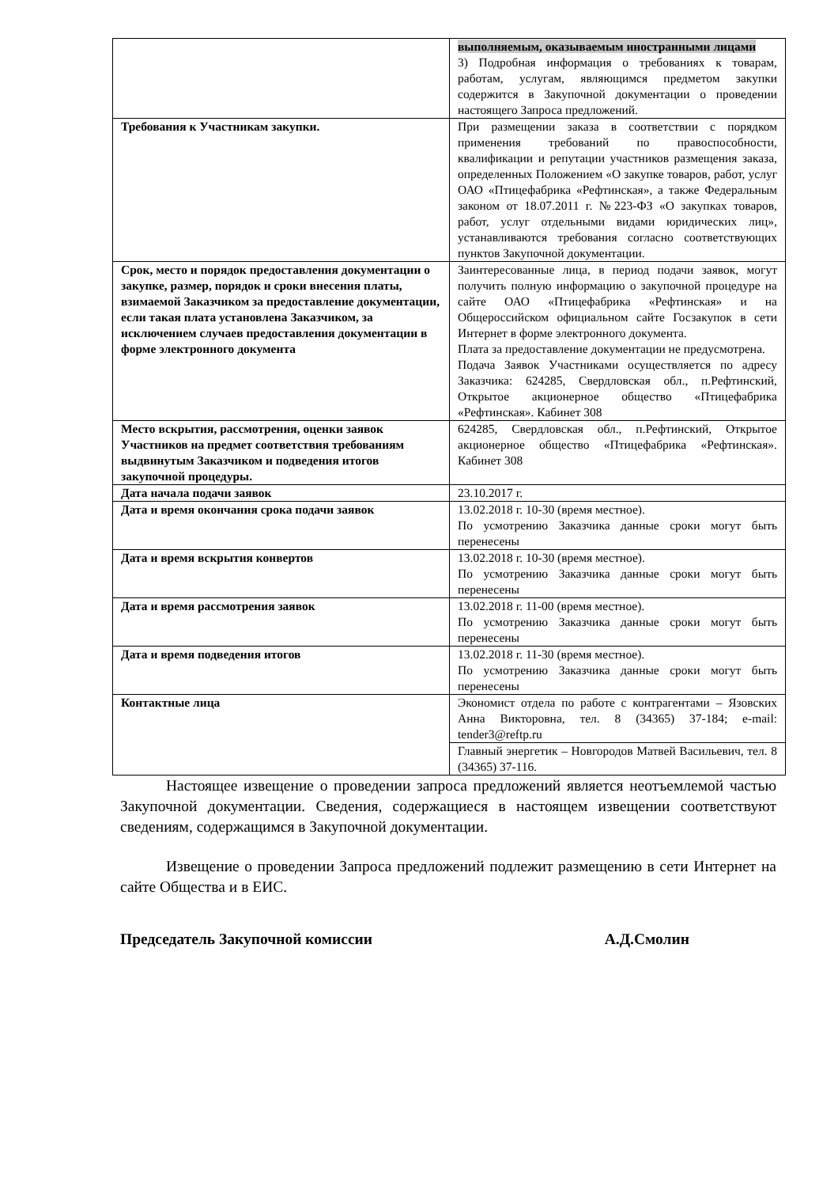| | выполняемым, оказываемым иностранными лицами 3) Подробная информация о требованиях к товарам, работам, услугам, являющимся предметом закупки содержится в Закупочной документации о проведении настоящего Запроса предложений. |
| Требования к Участникам закупки. | При размещении заказа в соответствии с порядком применения требований по правоспособности, квалификации и репутации участников размещения заказа, определенных Положением «О закупке товаров, работ, услуг ОАО «Птицефабрика «Рефтинская», а также Федеральным законом от 18.07.2011 г. №223-ФЗ «О закупках товаров, работ, услуг отдельными видами юридических лиц», устанавливаются требования согласно соответствующих пунктов Закупочной документации. |
| Срок, место и порядок предоставления документации о закупке, размер, порядок и сроки внесения платы, взимаемой Заказчиком за предоставление документации, если такая плата установлена Заказчиком, за исключением случаев предоставления документации в форме электронного документа | Заинтересованные лица, в период подачи заявок, могут получить полную информацию о закупочной процедуре на сайте ОАО «Птицефабрика «Рефтинская» и на Общероссийском официальном сайте Госзакупок в сети Интернет в форме электронного документа. Плата за предоставление документации не предусмотрена. Подача Заявок Участниками осуществляется по адресу Заказчика: 624285, Свердловская обл., п.Рефтинский, Открытое акционерное общество «Птицефабрика «Рефтинская». Кабинет 308 |
| Место вскрытия, рассмотрения, оценки заявок Участников на предмет соответствия требованиям выдвинутым Заказчиком и подведения итогов закупочной процедуры. | 624285, Свердловская обл., п.Рефтинский, Открытое акционерное общество «Птицефабрика «Рефтинская». Кабинет 308 |
| Дата начала подачи заявок | 23.10.2017 г. |
| Дата и время окончания срока подачи заявок | 13.02.2018 г. 10-30 (время местное). По усмотрению Заказчика данные сроки могут быть перенесены |
| Дата и время вскрытия конвертов | 13.02.2018 г. 10-30 (время местное). По усмотрению Заказчика данные сроки могут быть перенесены |
| Дата и время рассмотрения заявок | 13.02.2018 г. 11-00 (время местное). По усмотрению Заказчика данные сроки могут быть перенесены |
| Дата и время подведения итогов | 13.02.2018 г. 11-30 (время местное). По усмотрению Заказчика данные сроки могут быть перенесены |
| Контактные лица | Экономист отдела по работе с контрагентами – Язовских Анна Викторовна, тел. 8 (34365) 37-184; e-mail: tender3@reftp.ru |
| | Главный энергетик – Новгородов Матвей Васильевич, тел. 8 (34365) 37-116. |
Настоящее извещение о проведении запроса предложений является неотъемлемой частью Закупочной документации. Сведения, содержащиеся в настоящем извещении соответствуют сведениям, содержащимся в Закупочной документации.
Извещение о проведении Запроса предложений подлежит размещению в сети Интернет на сайте Общества и в ЕИС.
Председатель Закупочной комиссии А.Д.Смолин